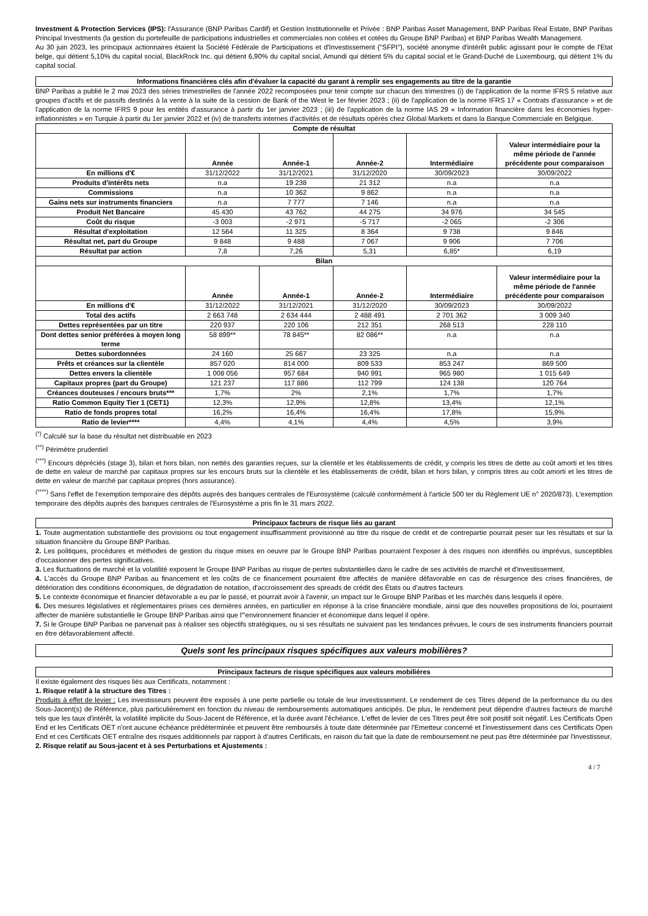Investment & Protection Services (IPS): l'Assurance (BNP Paribas Cardif) et Gestion Institutionnelle et Privée : BNP Paribas Asset Management, BNP Paribas Real Estate, BNP Paribas Principal Investments (la gestion du portefeuille de participations industrielles et commerciales non cotées et cotées du Groupe BNP Paribas) et BNP Paribas Wealth Management.
Au 30 juin 2023, les principaux actionnaires étaient la Société Fédérale de Participations et d'Investissement ("SFPI"), société anonyme d'intérêt public agissant pour le compte de l'Etat belge, qui détient 5,10% du capital social, BlackRock Inc. qui détient 6,90% du capital social, Amundi qui détient 5% du capital social et le Grand-Duché de Luxembourg, qui détient 1% du capital social.
Informations financières clés afin d'évaluer la capacité du garant à remplir ses engagements au titre de la garantie
BNP Paribas a publié le 2 mai 2023 des séries trimestrielles de l'année 2022 recomposées pour tenir compte sur chacun des trimestres (i) de l'application de la norme IFRS 5 relative aux groupes d'actifs et de passifs destinés à la vente à la suite de la cession de Bank of the West le 1er février 2023 ; (ii) de l'application de la norme IFRS 17 « Contrats d'assurance » et de l'application de la norme IFRS 9 pour les entités d'assurance à partir du 1er janvier 2023 ; (iii) de l'application de la norme IAS 29 « Information financière dans les économies hyper-inflationnistes » en Turquie à partir du 1er janvier 2022 et (iv) de transferts internes d'activités et de résultats opérés chez Global Markets et dans la Banque Commerciale en Belgique.
| Compte de résultat | | | | | |
| --- | --- | --- | --- | --- | --- |
| | Année | Année-1 | Année-2 | Intermédiaire | Valeur intermédiaire pour la même période de l'année précédente pour comparaison |
| En millions d'€ | 31/12/2022 | 31/12/2021 | 31/12/2020 | 30/09/2023 | 30/09/2022 |
| Produits d'intérêts nets | n.a | 19 238 | 21 312 | n.a | n.a |
| Commissions | n.a | 10 362 | 9 862 | n.a | n.a |
| Gains nets sur instruments financiers | n.a | 7 777 | 7 146 | n.a | n.a |
| Produit Net Bancaire | 45 430 | 43 762 | 44 275 | 34 976 | 34 545 |
| Coût du risque | -3 003 | -2 971 | -5 717 | -2 065 | -2 306 |
| Résultat d'exploitation | 12 564 | 11 325 | 8 364 | 9 738 | 9 846 |
| Résultat net, part du Groupe | 9 848 | 9 488 | 7 067 | 9 906 | 7 706 |
| Résultat par action | 7,8 | 7,26 | 5,31 | 6,85* | 6,19 |
| Bilan | | | | | |
| | Année | Année-1 | Année-2 | Intermédiaire | Valeur intermédiaire pour la même période de l'année précédente pour comparaison |
| En millions d'€ | 31/12/2022 | 31/12/2021 | 31/12/2020 | 30/09/2023 | 30/09/2022 |
| Total des actifs | 2 663 748 | 2 634 444 | 2 488 491 | 2 701 362 | 3 009 340 |
| Dettes représentées par un titre | 220 937 | 220 106 | 212 351 | 268 513 | 228 110 |
| Dont dettes senior préférées à moyen long terme | 58 899** | 78 845** | 82 086** | n.a | n.a |
| Dettes subordonnées | 24 160 | 25 667 | 23 325 | n.a | n.a |
| Prêts et créances sur la clientèle | 857 020 | 814 000 | 809 533 | 853 247 | 869 500 |
| Dettes envers la clientèle | 1 008 056 | 957 684 | 940 991 | 965 980 | 1 015 649 |
| Capitaux propres (part du Groupe) | 121 237 | 117 886 | 112 799 | 124 138 | 120 764 |
| Créances douteuses / encours bruts*** | 1,7% | 2% | 2,1% | 1,7% | 1,7% |
| Ratio Common Equity Tier 1 (CET1) | 12,3% | 12,9% | 12,8% | 13,4% | 12,1% |
| Ratio de fonds propres total | 16,2% | 16,4% | 16,4% | 17,8% | 15,9% |
| Ratio de levier**** | 4,4% | 4,1% | 4,4% | 4,5% | 3,9% |
<sup>(*)</sup> Calculé sur la base du résultat net distribuable en 2023
<sup>(**)</sup> Périmètre prudentiel
<sup>(***)</sup> Encours dépréciés (stage 3), bilan et hors bilan, non nettés des garanties reçues, sur la clientèle et les établissements de crédit, y compris les titres de dette au coût amorti et les titres de dette en valeur de marché par capitaux propres sur les encours bruts sur la clientèle et les établissements de crédit, bilan et hors bilan, y compris titres au coût amorti et les titres de dette en valeur de marché par capitaux propres (hors assurance).
<sup>(****)</sup> Sans l'effet de l'exemption temporaire des dépôts auprès des banques centrales de l'Eurosystème (calculé conformément à l'article 500 ter du Règlement UE n° 2020/873). L'exemption temporaire des dépôts auprès des banques centrales de l'Eurosystème a pris fin le 31 mars 2022.
Principaux facteurs de risque liés au garant
1. Toute augmentation substantielle des provisions ou tout engagement insuffisamment provisionné au titre du risque de crédit et de contrepartie pourrait peser sur les résultats et sur la situation financière du Groupe BNP Paribas.
2. Les politiques, procédures et méthodes de gestion du risque mises en oeuvre par le Groupe BNP Paribas pourraient l'exposer à des risques non identifiés ou imprévus, susceptibles d'occasionner des pertes significatives.
3. Les fluctuations de marché et la volatilité exposent le Groupe BNP Paribas au risque de pertes substantielles dans le cadre de ses activités de marché et d'investissement.
4. L'accès du Groupe BNP Paribas au financement et les coûts de ce financement pourraient être affectés de manière défavorable en cas de résurgence des crises financières, de détérioration des conditions économiques, de dégradation de notation, d'accroissement des spreads de crédit des États ou d'autres facteurs
5. Le contexte économique et financier défavorable a eu par le passé, et pourrait avoir à l'avenir, un impact sur le Groupe BNP Paribas et les marchés dans lesquels il opère.
6. Des mesures législatives et règlementaires prises ces dernières années, en particulier en réponse à la crise financière mondiale, ainsi que des nouvelles propositions de loi, pourraient affecter de manière substantielle le Groupe BNP Paribas ainsi que l'"environnement financier et économique dans lequel il opère.
7. Si le Groupe BNP Paribas ne parvenait pas à réaliser ses objectifs stratégiques, ou si ses résultats ne suivaient pas les tendances prévues, le cours de ses instruments financiers pourrait en être défavorablement affecté.
Quels sont les principaux risques spécifiques aux valeurs mobilières?
Principaux facteurs de risque spécifiques aux valeurs mobilières
Il existe également des risques liés aux Certificats, notamment :
1. Risque relatif à la structure des Titres :
Produits à effet de levier : Les investisseurs peuvent être exposés à une perte partielle ou totale de leur investissement. Le rendement de ces Titres dépend de la performance du ou des Sous-Jacent(s) de Référence, plus particulièrement en fonction du niveau de remboursements automatiques anticipés. De plus, le rendement peut dépendre d'autres facteurs de marché tels que les taux d'intérêt, la volatilité implicite du Sous-Jacent de Référence, et la durée avant l'échéance. L'effet de levier de ces Titres peut être soit positif soit négatif. Les Certificats Open End et les Certificats OET n'ont aucune échéance prédéterminée et peuvent être remboursés à toute date déterminée par l'Emetteur concerné et l'investissement dans ces Certificats Open End et ces Certificats OET entraîne des risques additionnels par rapport à d'autres Certificats, en raison du fait que la date de remboursement ne peut pas être déterminée par l'investisseur,
2. Risque relatif au Sous-jacent et à ses Perturbations et Ajustements :
4 / 7